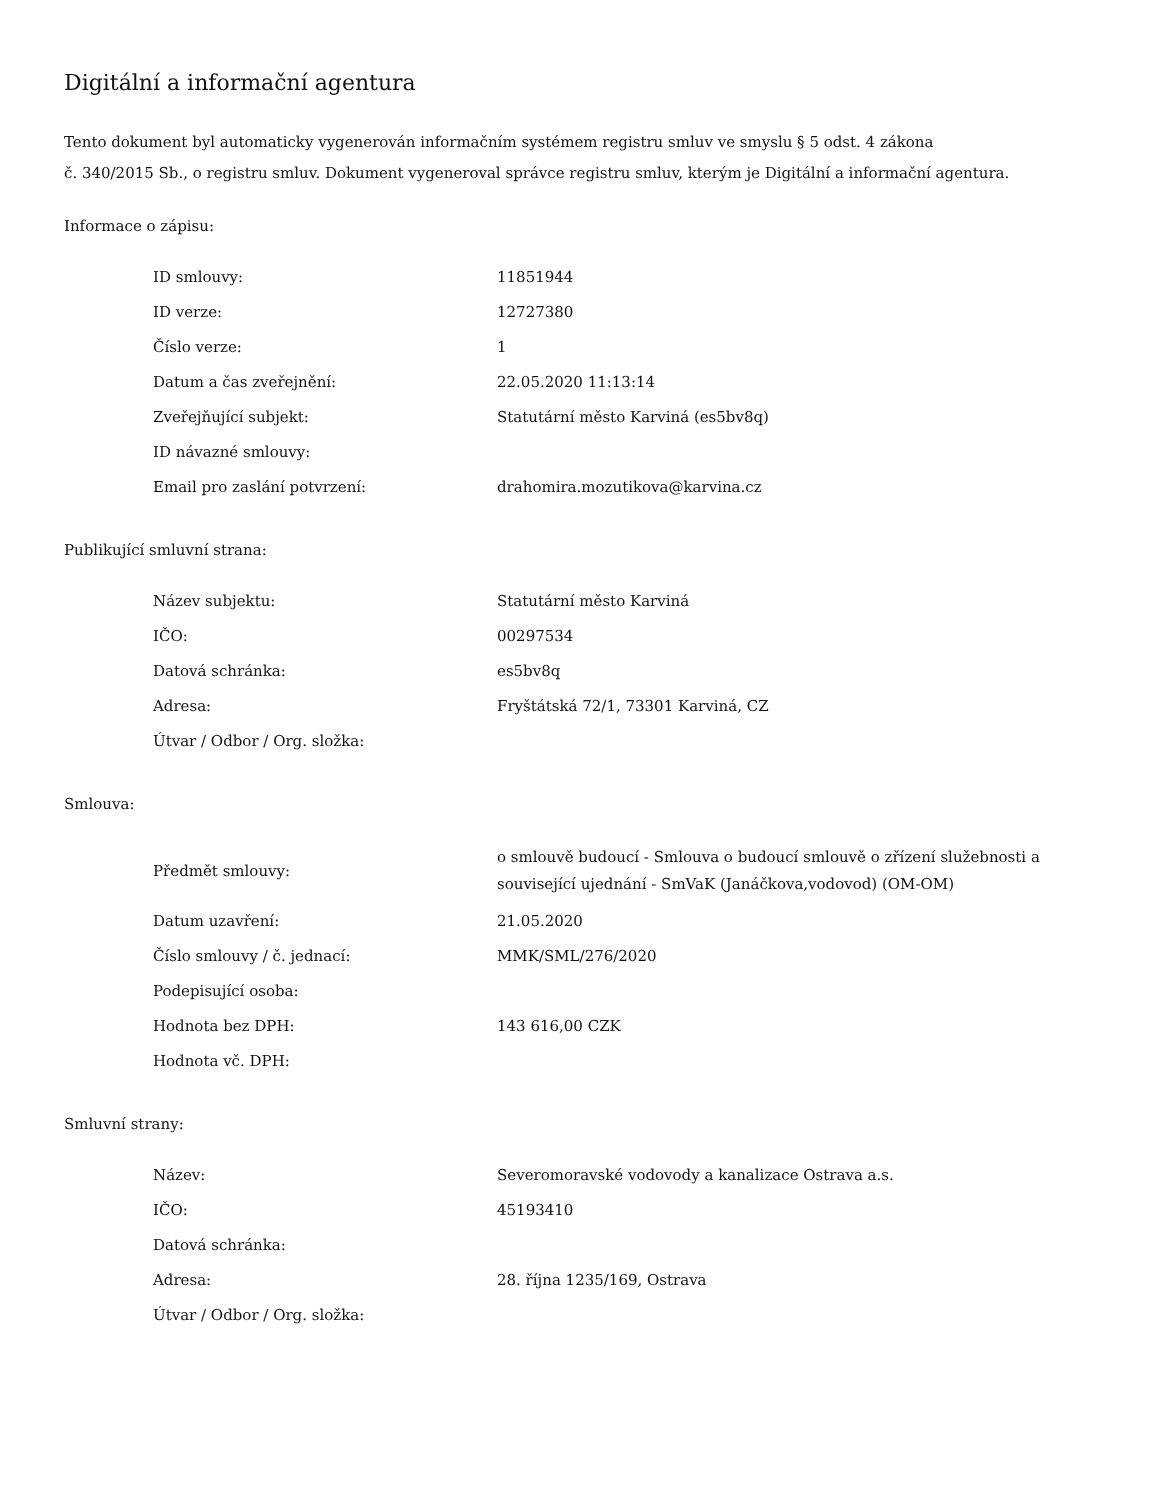Digitální a informační agentura
Tento dokument byl automaticky vygenerován informačním systémem registru smluv ve smyslu § 5 odst. 4 zákona
č. 340/2015 Sb., o registru smluv. Dokument vygeneroval správce registru smluv, kterým je Digitální a informační agentura.
Informace o zápisu:
| ID smlouvy: | 11851944 |
| ID verze: | 12727380 |
| Číslo verze: | 1 |
| Datum a čas zveřejnění: | 22.05.2020 11:13:14 |
| Zveřejňující subjekt: | Statutární město Karviná (es5bv8q) |
| ID návazné smlouvy: | |
| Email pro zaslání potvrzení: | drahomira.mozutikova@karvina.cz |
Publikující smluvní strana:
| Název subjektu: | Statutární město Karviná |
| IČO: | 00297534 |
| Datová schránka: | es5bv8q |
| Adresa: | Fryštátská 72/1, 73301 Karviná, CZ |
| Útvar / Odbor / Org. složka: | |
Smlouva:
| Předmět smlouvy: | o smlouvě budoucí - Smlouva o budoucí smlouvě o zřízení služebnosti a související ujednání - SmVaK (Janáčkova,vodovod) (OM-OM) |
| Datum uzavření: | 21.05.2020 |
| Číslo smlouvy / č. jednací: | MMK/SML/276/2020 |
| Podepisující osoba: | |
| Hodnota bez DPH: | 143 616,00 CZK |
| Hodnota vč. DPH: | |
Smluvní strany:
| Název: | Severomoravské vodovody a kanalizace Ostrava a.s. |
| IČO: | 45193410 |
| Datová schránka: | |
| Adresa: | 28. října 1235/169, Ostrava |
| Útvar / Odbor / Org. složka: | |